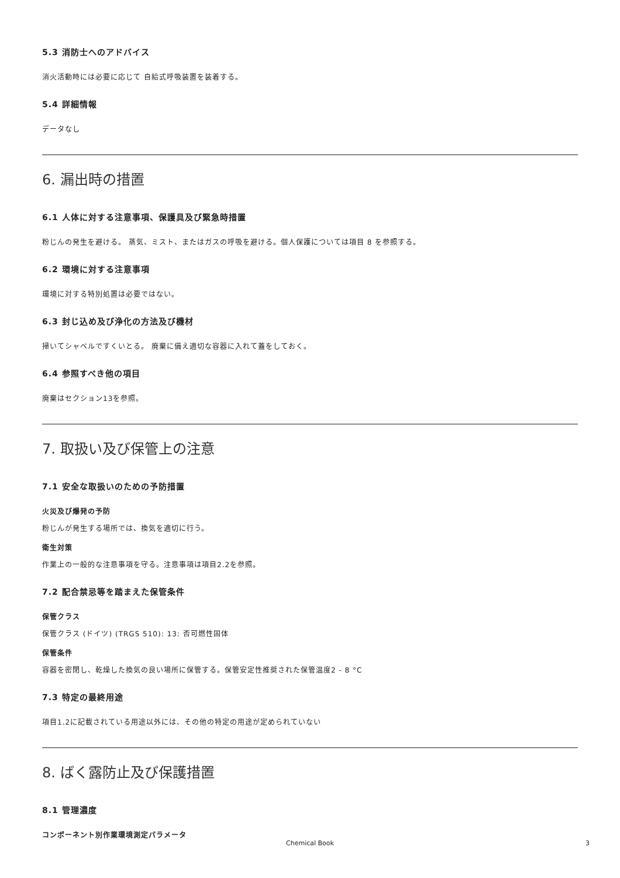5.3 消防士へのアドバイス
消火活動時には必要に応じて 自給式呼吸装置を装着する。
5.4 詳細情報
データなし
6. 漏出時の措置
6.1 人体に対する注意事項、保護具及び緊急時措置
粉じんの発生を避ける。 蒸気、ミスト、またはガスの呼吸を避ける。個人保護については項目 8 を参照する。
6.2 環境に対する注意事項
環境に対する特別処置は必要ではない。
6.3 封じ込め及び浄化の方法及び機材
掃いてシャベルですくいとる。 廃棄に備え適切な容器に入れて蓋をしておく。
6.4 参照すべき他の項目
廃棄はセクション13を参照。
7. 取扱い及び保管上の注意
7.1 安全な取扱いのための予防措置
火災及び爆発の予防
粉じんが発生する場所では、換気を適切に行う。
衛生対策
作業上の一般的な注意事項を守る。注意事項は項目2.2を参照。
7.2 配合禁忌等を踏まえた保管条件
保管クラス
保管クラス (ドイツ) (TRGS 510): 13: 否可燃性固体
保管条件
容器を密閉し、乾燥した換気の良い場所に保管する。保管安定性推奨された保管温度2 - 8 °C
7.3 特定の最終用途
項目1.2に記載されている用途以外には、その他の特定の用途が定められていない
8. ばく露防止及び保護措置
8.1 管理濃度
コンポーネント別作業環境測定パラメータ
Chemical Book 3